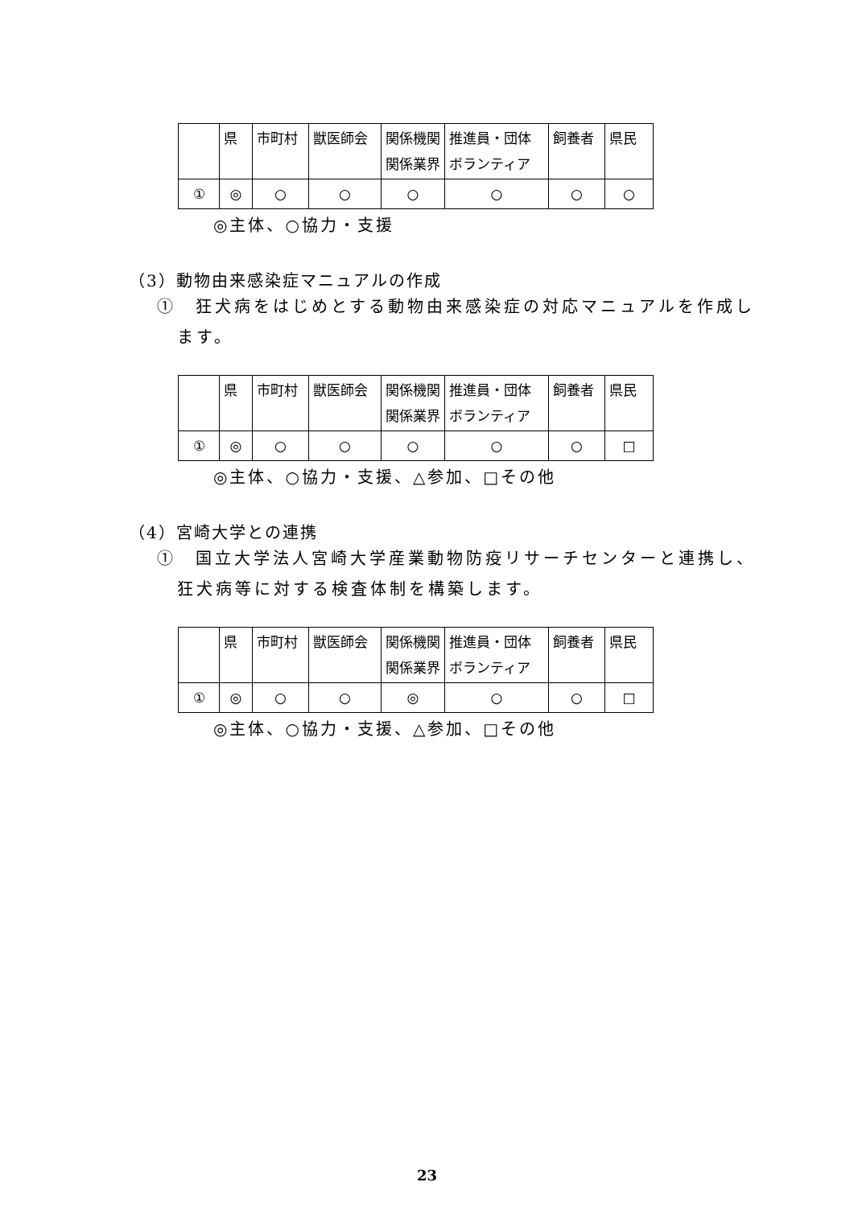| | 県 | 市町村 | 獣医師会 | 関係機関 関係業界 | 推進員・団体 ボランティア | 飼養者 | 県民 |
| ① | ◎ | ○ | ○ | ○ | ○ | ○ | ○ |
◎主体、○協力・支援
（3）動物由来感染症マニュアルの作成
①　狂犬病をはじめとする動物由来感染症の対応マニュアルを作成します。
| | 県 | 市町村 | 獣医師会 | 関係機関 関係業界 | 推進員・団体 ボランティア | 飼養者 | 県民 |
| ① | ◎ | ○ | ○ | ○ | ○ | ○ | □ |
◎主体、○協力・支援、△参加、□その他
（4）宮崎大学との連携
①　国立大学法人宮崎大学産業動物防疫リサーチセンターと連携し、狂犬病等に対する検査体制を構築します。
| | 県 | 市町村 | 獣医師会 | 関係機関 関係業界 | 推進員・団体 ボランティア | 飼養者 | 県民 |
| ① | ◎ | ○ | ○ | ◎ | ○ | ○ | □ |
◎主体、○協力・支援、△参加、□その他
23